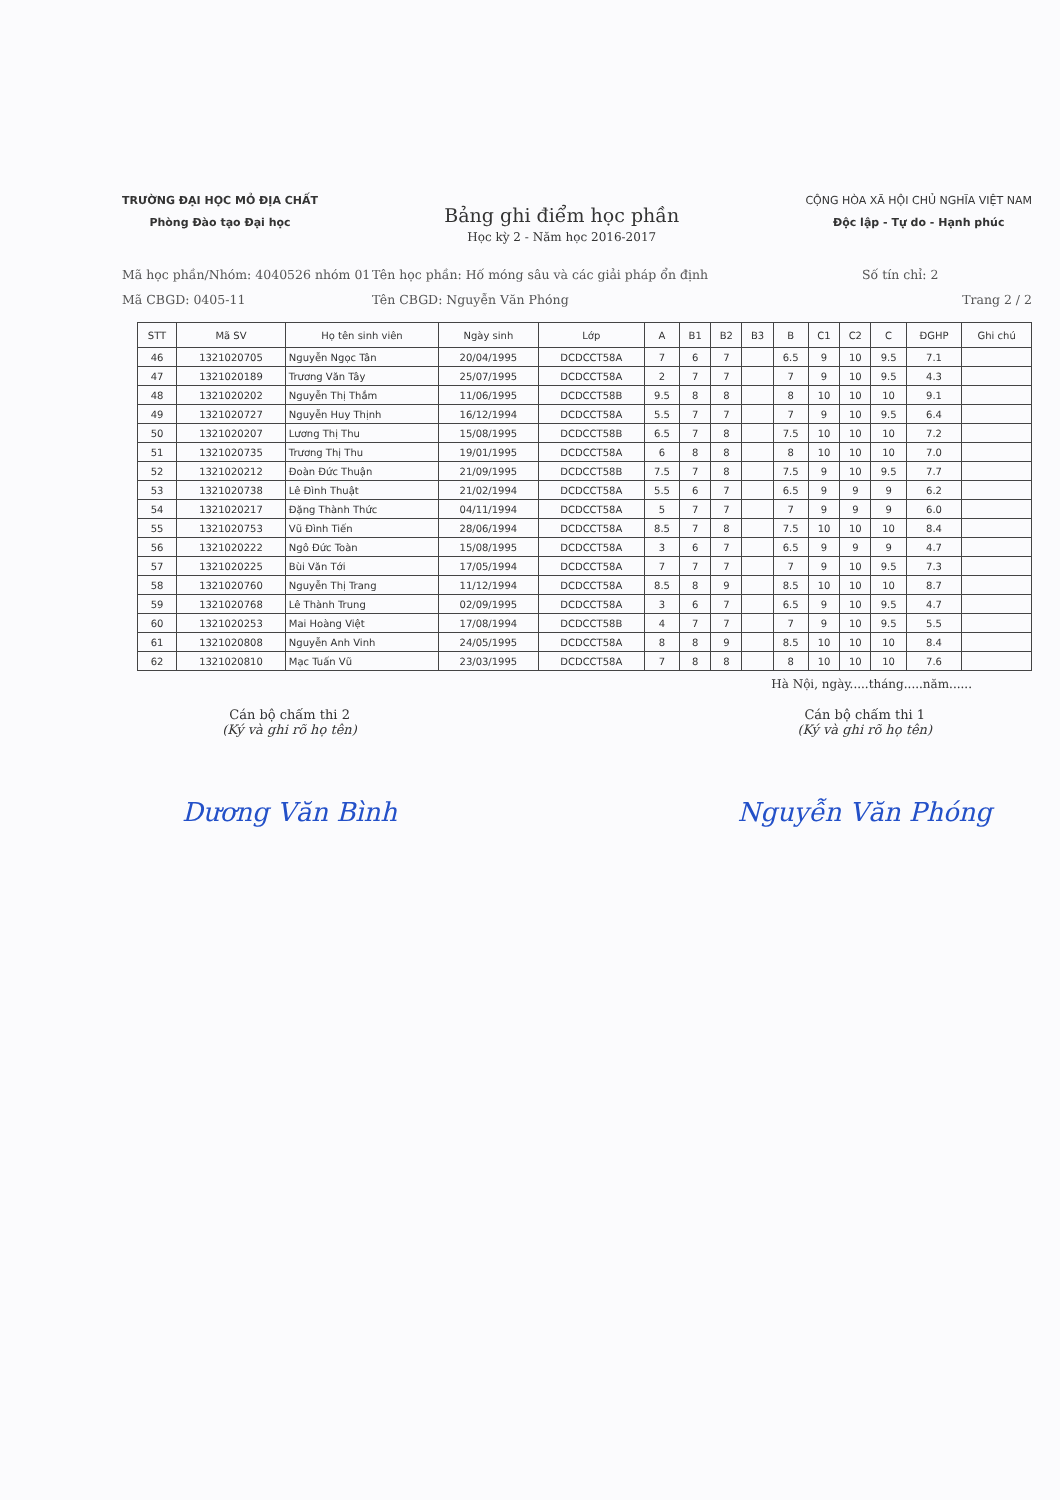TRƯỜNG ĐẠI HỌC MỎ ĐỊA CHẤT
Phòng Đào tạo Đại học
Bảng ghi điểm học phần
Học kỳ 2 - Năm học 2016-2017
CỘNG HÒA XÃ HỘI CHỦ NGHĨA VIỆT NAM
Độc lập - Tự do - Hạnh phúc
Mã học phần/Nhóm: 4040526 nhóm 01
Mã CBGD: 0405-11
Tên học phần: Hố móng sâu và các giải pháp ổn định
Tên CBGD: Nguyễn Văn Phóng
Số tín chỉ: 2
Trang 2 / 2
| STT | Mã SV | Họ tên sinh viên | Ngày sinh | Lớp | A | B1 | B2 | B3 | B | C1 | C2 | C | ĐGHP | Ghi chú |
| --- | --- | --- | --- | --- | --- | --- | --- | --- | --- | --- | --- | --- | --- | --- |
| 46 | 1321020705 | Nguyễn Ngọc Tân | 20/04/1995 | DCDCCT58A | 7 | 6 | 7 | | 6.5 | 9 | 10 | 9.5 | 7.1 | |
| 47 | 1321020189 | Trương Văn Tây | 25/07/1995 | DCDCCT58A | 2 | 7 | 7 | | 7 | 9 | 10 | 9.5 | 4.3 | |
| 48 | 1321020202 | Nguyễn Thị Thắm | 11/06/1995 | DCDCCT58B | 9.5 | 8 | 8 | | 8 | 10 | 10 | 10 | 9.1 | |
| 49 | 1321020727 | Nguyễn Huy Thịnh | 16/12/1994 | DCDCCT58A | 5.5 | 7 | 7 | | 7 | 9 | 10 | 9.5 | 6.4 | |
| 50 | 1321020207 | Lương Thị Thu | 15/08/1995 | DCDCCT58B | 6.5 | 7 | 8 | | 7.5 | 10 | 10 | 10 | 7.2 | |
| 51 | 1321020735 | Trương Thị Thu | 19/01/1995 | DCDCCT58A | 6 | 8 | 8 | | 8 | 10 | 10 | 10 | 7.0 | |
| 52 | 1321020212 | Đoàn Đức Thuận | 21/09/1995 | DCDCCT58B | 7.5 | 7 | 8 | | 7.5 | 9 | 10 | 9.5 | 7.7 | |
| 53 | 1321020738 | Lê Đình Thuật | 21/02/1994 | DCDCCT58A | 5.5 | 6 | 7 | | 6.5 | 9 | 9 | 9 | 6.2 | |
| 54 | 1321020217 | Đặng Thành Thức | 04/11/1994 | DCDCCT58A | 5 | 7 | 7 | | 7 | 9 | 9 | 9 | 6.0 | |
| 55 | 1321020753 | Vũ Đình Tiến | 28/06/1994 | DCDCCT58A | 8.5 | 7 | 8 | | 7.5 | 10 | 10 | 10 | 8.4 | |
| 56 | 1321020222 | Ngô Đức Toàn | 15/08/1995 | DCDCCT58A | 3 | 6 | 7 | | 6.5 | 9 | 9 | 9 | 4.7 | |
| 57 | 1321020225 | Bùi Văn Tới | 17/05/1994 | DCDCCT58A | 7 | 7 | 7 | | 7 | 9 | 10 | 9.5 | 7.3 | |
| 58 | 1321020760 | Nguyễn Thị Trang | 11/12/1994 | DCDCCT58A | 8.5 | 8 | 9 | | 8.5 | 10 | 10 | 10 | 8.7 | |
| 59 | 1321020768 | Lê Thành Trung | 02/09/1995 | DCDCCT58A | 3 | 6 | 7 | | 6.5 | 9 | 10 | 9.5 | 4.7 | |
| 60 | 1321020253 | Mai Hoàng Việt | 17/08/1994 | DCDCCT58B | 4 | 7 | 7 | | 7 | 9 | 10 | 9.5 | 5.5 | |
| 61 | 1321020808 | Nguyễn Anh Vinh | 24/05/1995 | DCDCCT58A | 8 | 8 | 9 | | 8.5 | 10 | 10 | 10 | 8.4 | |
| 62 | 1321020810 | Mạc Tuấn Vũ | 23/03/1995 | DCDCCT58A | 7 | 8 | 8 | | 8 | 10 | 10 | 10 | 7.6 | |
Hà Nội, ngày.....tháng.....năm......
Cán bộ chấm thi 2
(Ký và ghi rõ họ tên)
Dương Văn Bình
Cán bộ chấm thi 1
(Ký và ghi rõ họ tên)
Nguyễn Văn Phóng